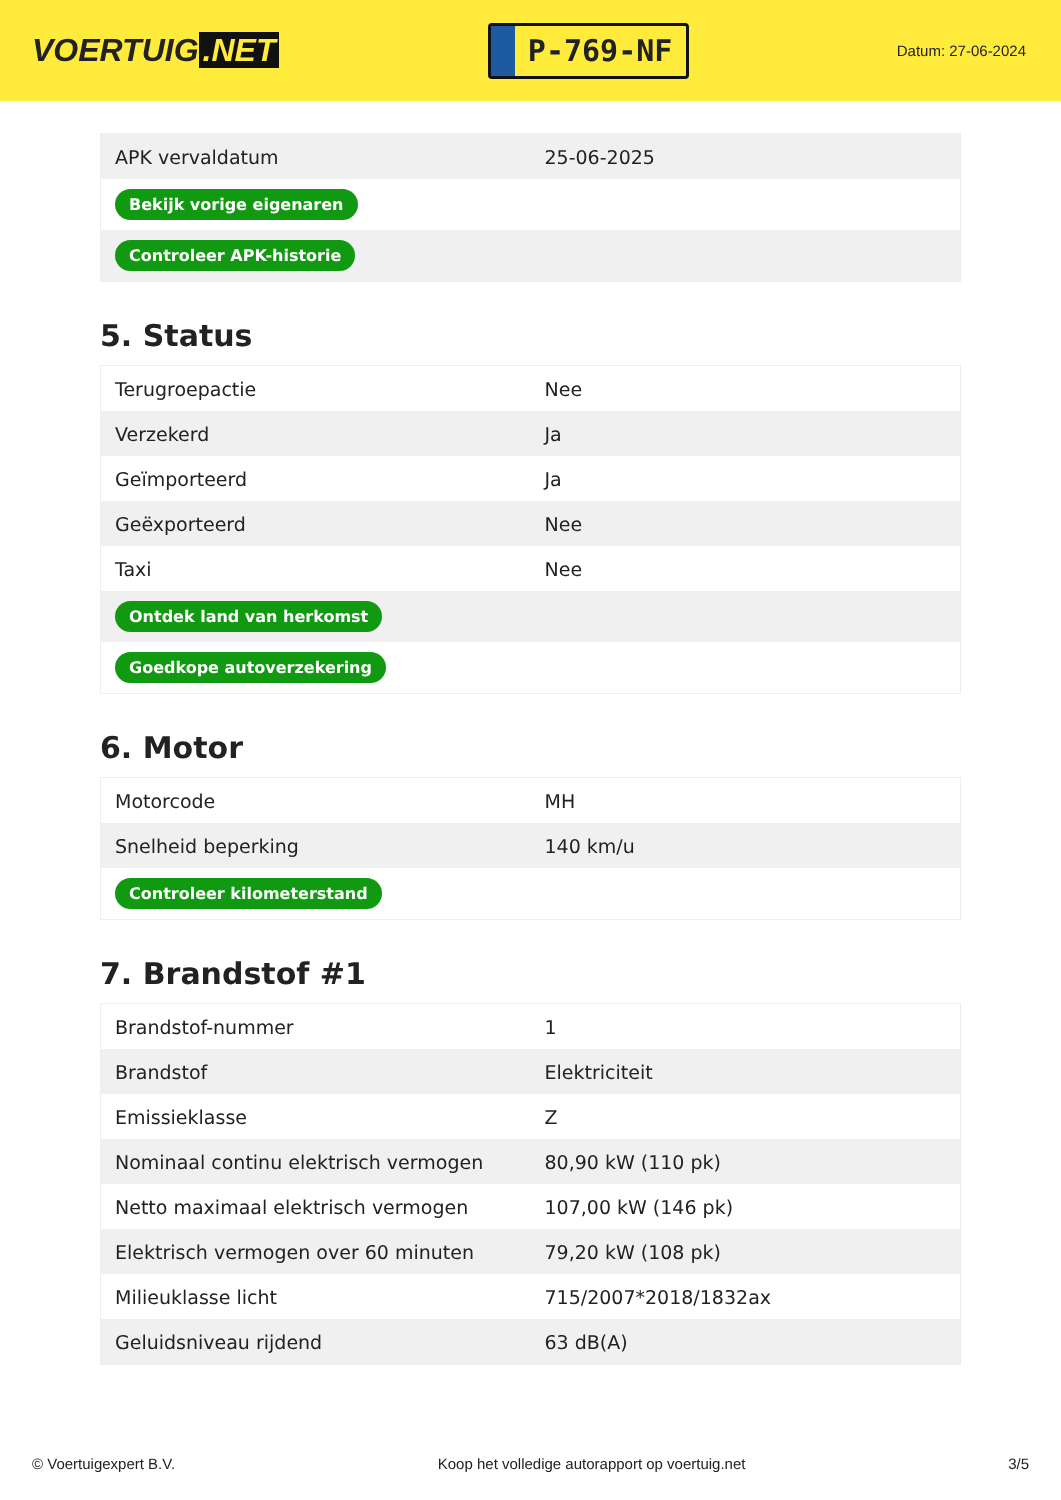VOERTUIG.NET
P-769-NF
Datum: 27-06-2024
| APK vervaldatum | 25-06-2025 |
| Bekijk vorige eigenaren | |
| Controleer APK-historie | |
5. Status
| Terugroepactie | Nee |
| Verzekerd | Ja |
| Geïmporteerd | Ja |
| Geëxporteerd | Nee |
| Taxi | Nee |
| Ontdek land van herkomst | |
| Goedkope autoverzekering | |
6. Motor
| Motorcode | MH |
| Snelheid beperking | 140 km/u |
| Controleer kilometerstand | |
7. Brandstof #1
| Brandstof-nummer | 1 |
| Brandstof | Elektriciteit |
| Emissieklasse | Z |
| Nominaal continu elektrisch vermogen | 80,90 kW (110 pk) |
| Netto maximaal elektrisch vermogen | 107,00 kW (146 pk) |
| Elektrisch vermogen over 60 minuten | 79,20 kW (108 pk) |
| Milieuklasse licht | 715/2007*2018/1832ax |
| Geluidsniveau rijdend | 63 dB(A) |
© Voertuigexpert B.V. Koop het volledige autorapport op voertuig.net 3/5